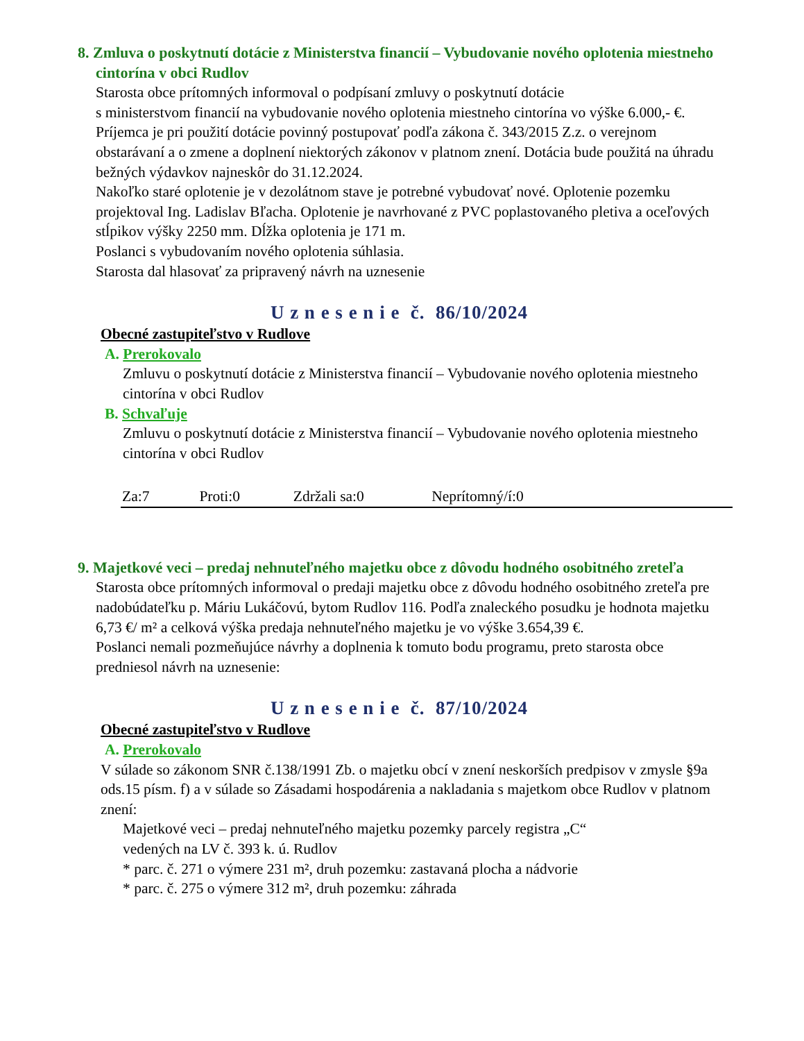8. Zmluva o poskytnutí dotácie z Ministerstva financií – Vybudovanie nového oplotenia miestneho cintorína v obci Rudlov
Starosta obce prítomných informoval o podpísaní zmluvy o poskytnutí dotácie
s ministerstvom financií na vybudovanie nového oplotenia miestneho cintorína vo výške 6.000,- €. Príjemca je pri použití dotácie povinný postupovať podľa zákona č. 343/2015 Z.z. o verejnom obstarávaní a o zmene a doplnení niektorých zákonov v platnom znení. Dotácia bude použitá na úhradu bežných výdavkov najneskôr do 31.12.2024.
Nakoľko staré oplotenie je v dezolátnom stave je potrebné vybudovať nové. Oplotenie pozemku projektoval Ing. Ladislav Bľacha. Oplotenie je navrhované z PVC poplastovaného pletiva a oceľových stĺpikov výšky 2250 mm. Dĺžka oplotenia je 171 m.
Poslanci s vybudovaním nového oplotenia súhlasia.
Starosta dal hlasovať za pripravený návrh na uznesenie
U z n e s e n i e č. 86/10/2024
Obecné zastupiteľstvo v Rudlove
A. Prerokovalo
Zmluvu o poskytnutí dotácie z Ministerstva financií – Vybudovanie nového oplotenia miestneho cintorína v obci Rudlov
B. Schvaľuje
Zmluvu o poskytnutí dotácie z Ministerstva financií – Vybudovanie nového oplotenia miestneho cintorína v obci Rudlov
Za:7 Proti:0 Zdržali sa:0 Neprítomný/í:0
9. Majetkové veci – predaj nehnuteľného majetku obce z dôvodu hodného osobitného zreteľa
Starosta obce prítomných informoval o predaji majetku obce z dôvodu hodného osobitného zreteľa pre nadobúdateľku p. Máriu Lukáčovú, bytom Rudlov 116. Podľa znaleckého posudku je hodnota majetku 6,73 €/ m² a celková výška predaja nehnuteľného majetku je vo výške 3.654,39 €.
Poslanci nemali pozmeňujúce návrhy a doplnenia k tomuto bodu programu, preto starosta obce predniesol návrh na uznesenie:
U z n e s e n i e č. 87/10/2024
Obecné zastupiteľstvo v Rudlove
A. Prerokovalo
V súlade so zákonom SNR č.138/1991 Zb. o majetku obcí v znení neskorších predpisov v zmysle §9a ods.15 písm. f) a v súlade so Zásadami hospodárenia a nakladania s majetkom obce Rudlov v platnom znení:
Majetkové veci – predaj nehnuteľného majetku pozemky parcely registra „C“
vedených na LV č. 393 k. ú. Rudlov
* parc. č. 271 o výmere 231 m², druh pozemku: zastavaná plocha a nádvorie
* parc. č. 275 o výmere 312 m², druh pozemku: záhrada